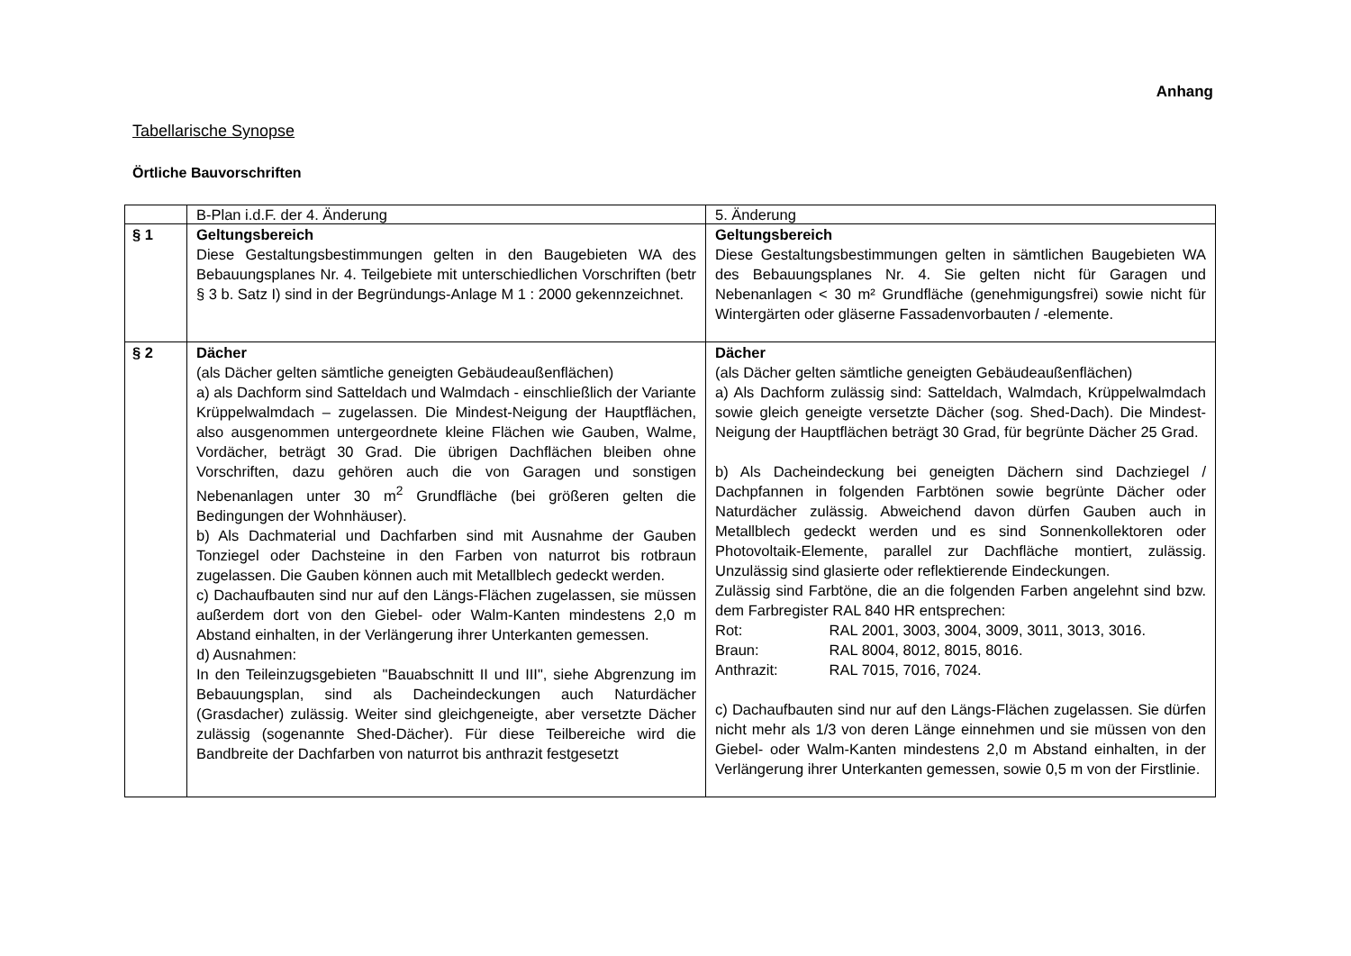Anhang
Tabellarische Synopse
Örtliche Bauvorschriften
| | B-Plan i.d.F. der 4. Änderung | 5. Änderung |
| § 1 | Geltungsbereich Diese Gestaltungsbestimmungen gelten in den Baugebieten WA des Bebauungsplanes Nr. 4. Teilgebiete mit unterschiedlichen Vorschriften (betr § 3 b. Satz I) sind in der Begründungs-Anlage M 1 : 2000 gekennzeichnet. | Geltungsbereich Diese Gestaltungsbestimmungen gelten in sämtlichen Baugebieten WA des Bebauungsplanes Nr. 4. Sie gelten nicht für Garagen und Nebenanlagen < 30 m² Grundfläche (genehmigungsfrei) sowie nicht für Wintergärten oder gläserne Fassadenvorbauten / -elemente. |
| § 2 | Dächer (als Dächer gelten sämtliche geneigten Gebäudeaußenflächen) a) als Dachform sind Satteldach und Walmdach - einschließlich der Variante Krüppelwalmdach – zugelassen. Die Mindest-Neigung der Hauptflächen, also ausgenommen untergeordnete kleine Flächen wie Gauben, Walme, Vordächer, beträgt 30 Grad. Die übrigen Dachflächen bleiben ohne Vorschriften, dazu gehören auch die von Garagen und sonstigen Nebenanlagen unter 30 m<sup>2</sup> Grundfläche (bei größeren gelten die Bedingungen der Wohnhäuser). b) Als Dachmaterial und Dachfarben sind mit Ausnahme der Gauben Tonziegel oder Dachsteine in den Farben von naturrot bis rotbraun zugelassen. Die Gauben können auch mit Metallblech gedeckt werden. c) Dachaufbauten sind nur auf den Längs-Flächen zugelassen, sie müssen außerdem dort von den Giebel- oder Walm-Kanten mindestens 2,0 m Abstand einhalten, in der Verlängerung ihrer Unterkanten gemessen. d) Ausnahmen: In den Teileinzugsgebieten "Bauabschnitt II und III", siehe Abgrenzung im Bebauungsplan, sind als Dacheindeckungen auch Naturdächer (Grasdacher) zulässig. Weiter sind gleichgeneigte, aber versetzte Dächer zulässig (sogenannte Shed-Dächer). Für diese Teilbereiche wird die Bandbreite der Dachfarben von naturrot bis anthrazit festgesetzt | Dächer (als Dächer gelten sämtliche geneigten Gebäudeaußenflächen) a) Als Dachform zulässig sind: Satteldach, Walmdach, Krüppelwalmdach sowie gleich geneigte versetzte Dächer (sog. Shed-Dach). Die Mindest-Neigung der Hauptflächen beträgt 30 Grad, für begrünte Dächer 25 Grad. b) Als Dacheindeckung bei geneigten Dächern sind Dachziegel / Dachpfannen in folgenden Farbtönen sowie begrünte Dächer oder Naturdächer zulässig. Abweichend davon dürfen Gauben auch in Metallblech gedeckt werden und es sind Sonnenkollektoren oder Photovoltaik-Elemente, parallel zur Dachfläche montiert, zulässig. Unzulässig sind glasierte oder reflektierende Eindeckungen. Zulässig sind Farbtöne, die an die folgenden Farben angelehnt sind bzw. dem Farbregister RAL 840 HR entsprechen: Rot: RAL 2001, 3003, 3004, 3009, 3011, 3013, 3016. Braun: RAL 8004, 8012, 8015, 8016. Anthrazit: RAL 7015, 7016, 7024. c) Dachaufbauten sind nur auf den Längs-Flächen zugelassen. Sie dürfen nicht mehr als 1/3 von deren Länge einnehmen und sie müssen von den Giebel- oder Walm-Kanten mindestens 2,0 m Abstand einhalten, in der Verlängerung ihrer Unterkanten gemessen, sowie 0,5 m von der Firstlinie. |